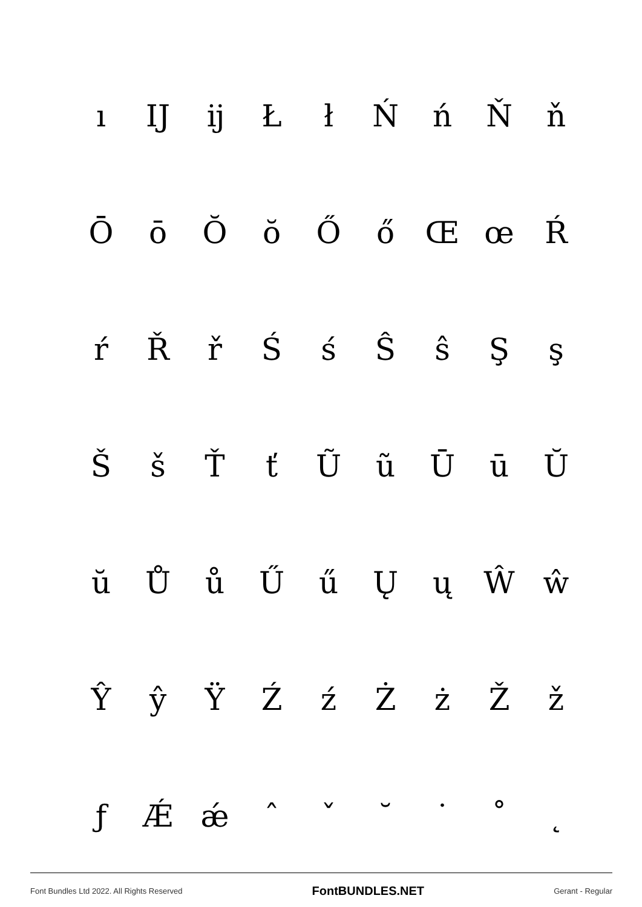| ı | Ĳ | ĳ | Ł | ł | Ń | ń | Ň | ň |
| Ō | ō | Ŏ | ŏ | Ő | ő | Œ | œ | Ŕ |
| ŕ | Ř | ř | Ś | ś | Ŝ | ŝ | Ş | ş |
| Š | š | Ť | ť | Ũ | ũ | Ū | ū | Ŭ |
| ŭ | Ů | ů | Ű | ű | Ų | ų | Ŵ | ŵ |
| Ŷ | ŷ | Ÿ | Ź | ź | Ż | ż | Ž | ž |
| ƒ | Ǽ | ǽ | ˆ | ˇ | ˘ | ˙ | ˚ | ˛ |
Font Bundles Ltd 2022. All Rights Reserved FontBUNDLES.NET Gerant - Regular